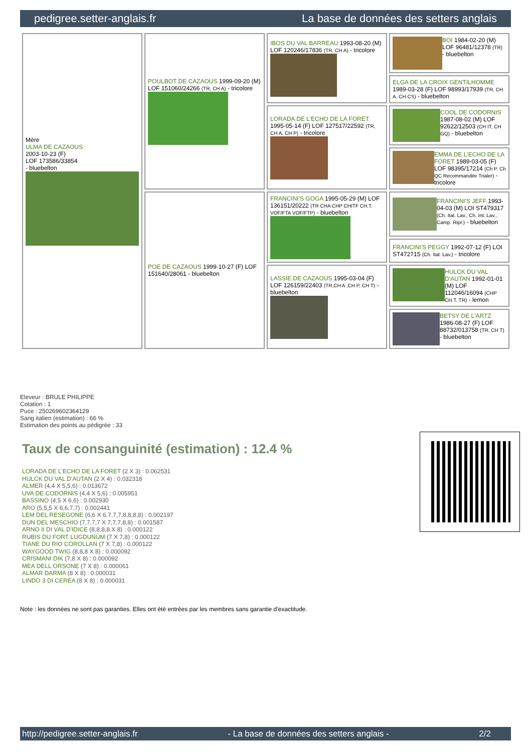pedigree.setter-anglais.fr La base de données des setters anglais
| Mère ULMA DE CAZAOUS 2003-10-23 (F) LOF 173586/33854 - bluebelton | POULBOT DE CAZAOUS 1999-09-20 (M) LOF 151060/24266 (TR, CH A) - tricolore | IBOS DU VAL BARREAU 1993-08-20 (M) LOF 120246/17836 (TR, CH A) - tricolore | BOI 1984-02-20 (M) LOF 96481/12378 (TR) - bluebelton |
| | | | ELGA DE LA CROIX GENTILHOMME 1989-03-28 (F) LOF 98993/17939 (TR, CH A, CH CS) - bluebelton |
| | | LORADA DE L'ECHO DE LA FORET 1995-05-14 (F) LOF 127517/22592 (TR, CH A, CH P) - tricolore | COOL DE CODORNIS 1987-08-02 (M) LOF 92622/12503 (CH IT, CH GQ) - bluebelton |
| | | | EMMA DE L'ECHO DE LA FORET 1989-03-05 (F) LOF 98395/17214 (Ch P. Ch QC Recommandée Trialer) - tricolore |
| | POE DE CAZAOUS 1999-10-27 (F) LOF 151640/28061 - bluebelton | FRANCINI'S GOGA 1995-05-29 (M) LOF 136151/20222 (TR CHA CHP CHITF CH.T. VOF/FTA VOF/FTP) - bluebelton | FRANCINI'S JEFF 1993-04-03 (M) LOI ST479317 (Ch. Ital. Lav., Ch. Int. Lav., Camp. Ripr.) - bluebelton |
| | | | FRANCINI'S PEGGY 1992-07-12 (F) LOI ST472715 (Ch. Ital. Lav.) - tricolore |
| | | LASSIE DE CAZAOUS 1995-03-04 (F) LOF 126159/22403 (TR,CH A ,CH P, CH T) - bluebelton | HULCK DU VAL D'AUTAN 1992-01-01 (M) LOF 112046/16094 (CHP CH.T. TR) - lemon |
| | | | BETSY DE L'ARTZ 1986-08-27 (F) LOF 88732/013758 (TR, CH T) - bluebelton |
Eleveur : BRULE PHILIPPE
Cotation : 1
Puce : 250269602364129
Sang italien (estimation) : 66 %
Estimation des points au pédigrée : 33
Taux de consanguinité (estimation) : 12.4 %
LORADA DE L'ECHO DE LA FORET (2 X 3) : 0.062531
HULCK DU VAL D'AUTAN (2 X 4) : 0.032318
ALMER (4,4 X 5,5,6) : 0.013672
UVA DE CODORNIS (4,4 X 5,6) : 0.005951
BASSINO (4,5 X 6,6) : 0.002930
ARO (5,5,5 X 6,6,7,7) : 0.002441
LEM DEL RESEGONE (6,6 X 6,7,7,7,8,8,8,8) : 0.002197
DUN DEL MESCHIO (7,7,7,7 X 7,7,7,8,8) : 0.001587
ARNO II DI VAL D'IDICE (8,8,8,8 X 8) : 0.000122
RUBIS DU FORT LUGDUNUM (7 X 7,8) : 0.000122
TIANE DU RIO COROLLAN (7 X 7,8) : 0.000122
WAYGOOD TWIG (8,8,8 X 8) : 0.000092
CRISMANI DIK (7,8 X 8) : 0.000092
MEA DELL ORSONE (7 X 8) : 0.000061
ALMAR DARMA (8 X 8) : 0.000031
LINDO 3 DI CEREA (8 X 8) : 0.000031
Note : les données ne sont pas garanties. Elles ont été entrées par les membres sans garantie d'exactitude.
http://pedigree.setter-anglais.fr - La base de données des setters anglais - 2/2